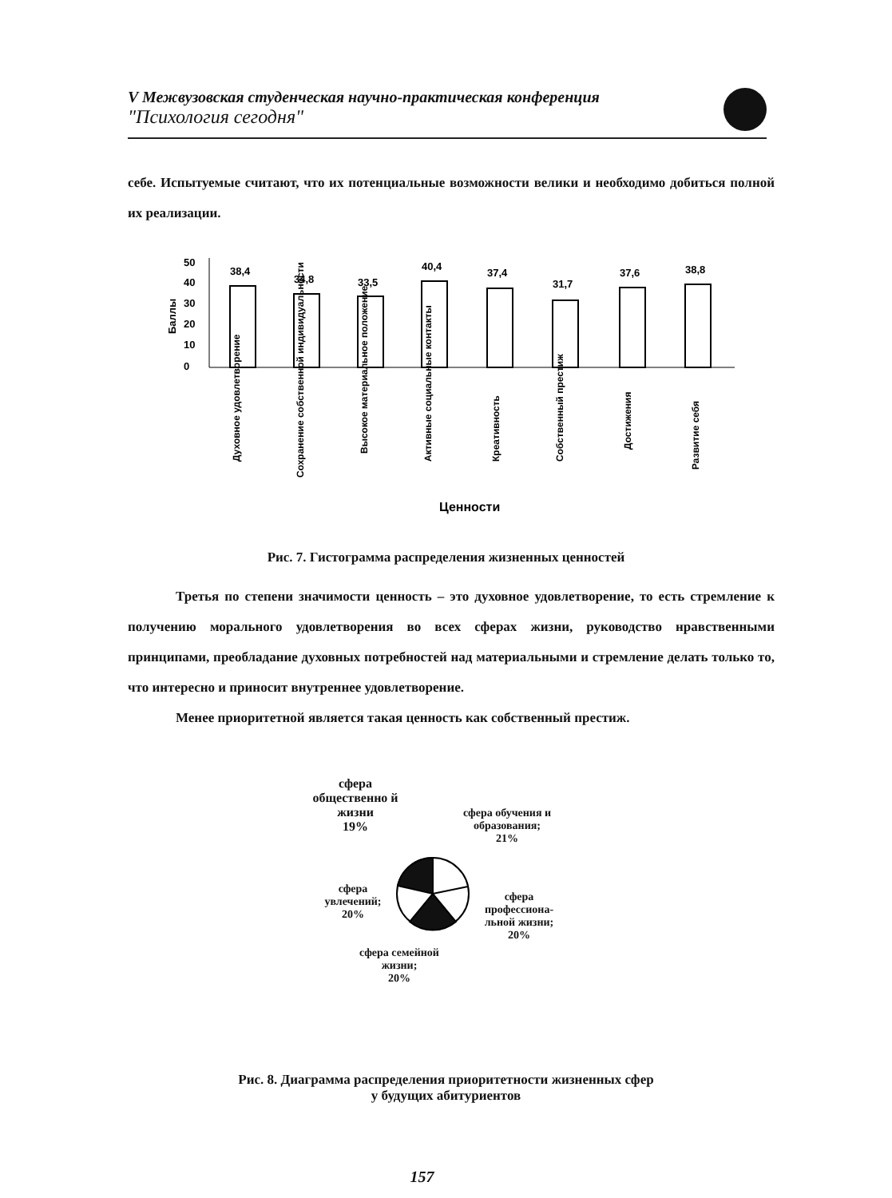V Межвузовская студенческая научно-практическая конференция
"Психология сегодня"
себе. Испытуемые считают, что их потенциальные возможности велики и необходимо добиться полной их реализации.
50
40
30
20
10
0
Баллы
38,4
34,8
33,5
40,4
37,4
31,7
37,6
38,8
Духовное удовлетворение
Сохранение собственной индивидуальности
Высокое материальное положение
Активные социальные контакты
Креативность
Собственный престиж
Достижения
Развитие себя
Ценности
Рис. 7. Гистограмма распределения жизненных ценностей
Третья по степени значимости ценность – это духовное удовлетворение, то есть стремление к получению морального удовлетворения во всех сферах жизни, руководство нравственными принципами, преобладание духовных потребностей над материальными и стремление делать только то, что интересно и приносит внутреннее удовлетворение.
Менее приоритетной является такая ценность как собственный престиж.
сфера общественно й жизни
19%
сфера обучения и образования;
21%
сфера увлечений;
20%
сфера профессиона-льной жизни;
20%
сфера семейной жизни;
20%
Рис. 8. Диаграмма распределения приоритетности жизненных сфер
у будущих абитуриентов
157